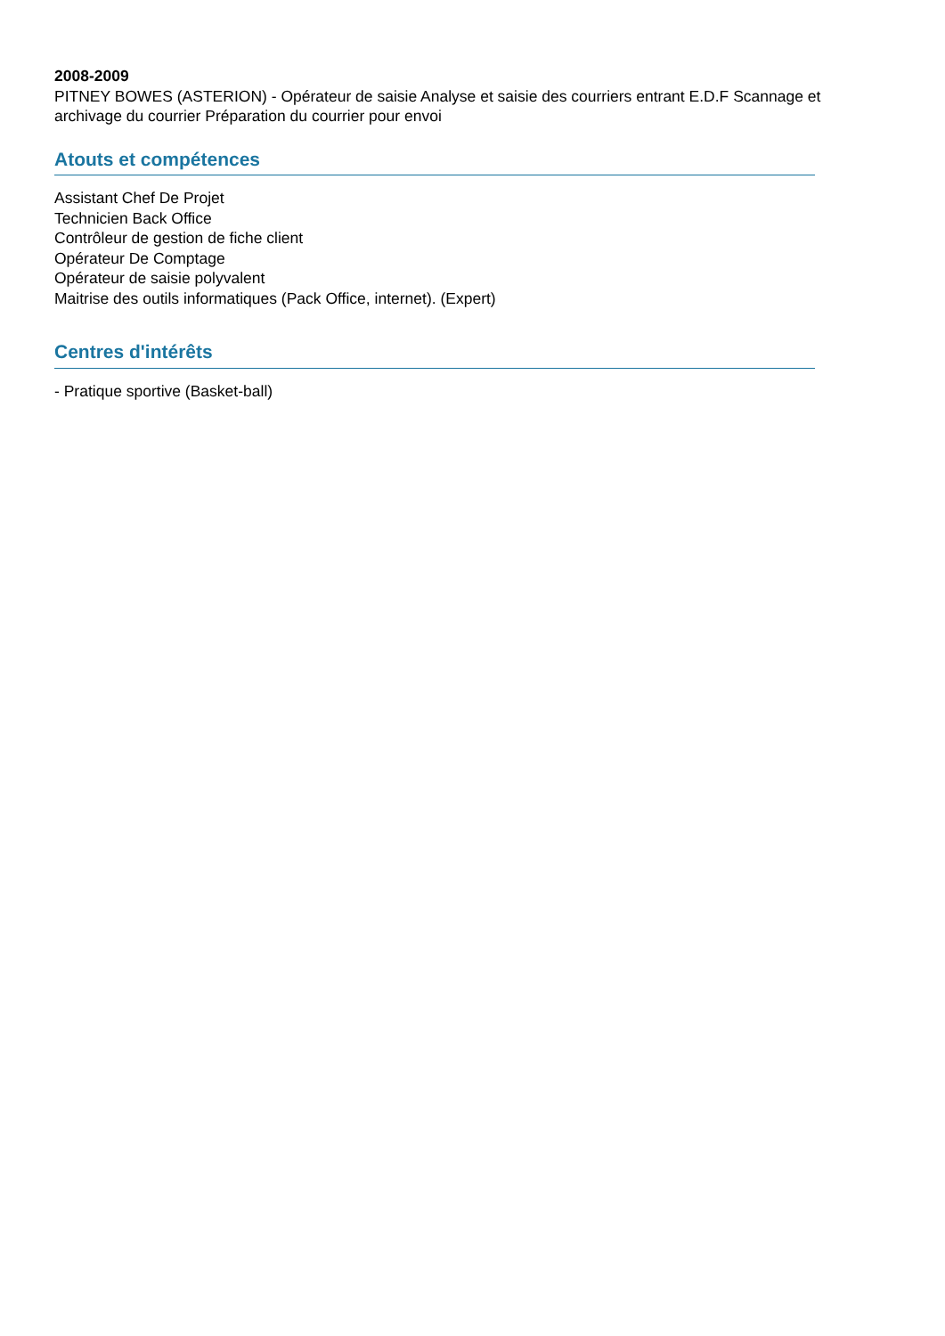2008-2009
PITNEY BOWES (ASTERION) - Opérateur de saisie Analyse et saisie des courriers entrant E.D.F Scannage et archivage du courrier Préparation du courrier pour envoi
Atouts et compétences
Assistant Chef De Projet
Technicien Back Office
Contrôleur de gestion de fiche client
Opérateur De Comptage
Opérateur de saisie polyvalent
Maitrise des outils informatiques (Pack Office, internet). (Expert)
Centres d'intérêts
- Pratique sportive (Basket-ball)